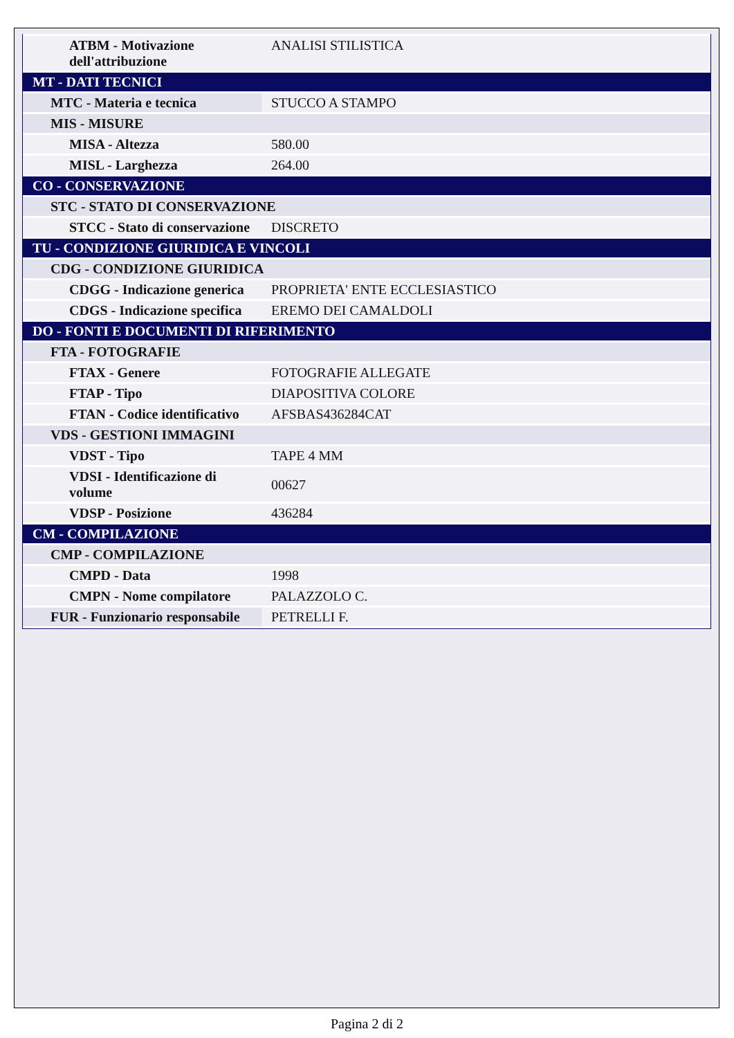| ATBM - Motivazione dell'attribuzione | ANALISI STILISTICA |
| MT - DATI TECNICI | |
| MTC - Materia e tecnica | STUCCO A STAMPO |
| MIS - MISURE | |
| MISA - Altezza | 580.00 |
| MISL - Larghezza | 264.00 |
| CO - CONSERVAZIONE | |
| STC - STATO DI CONSERVAZIONE | |
| STCC - Stato di conservazione | DISCRETO |
| TU - CONDIZIONE GIURIDICA E VINCOLI | |
| CDG - CONDIZIONE GIURIDICA | |
| CDGG - Indicazione generica | PROPRIETA' ENTE ECCLESIASTICO |
| CDGS - Indicazione specifica | EREMO DEI CAMALDOLI |
| DO - FONTI E DOCUMENTI DI RIFERIMENTO | |
| FTA - FOTOGRAFIE | |
| FTAX - Genere | FOTOGRAFIE ALLEGATE |
| FTAP - Tipo | DIAPOSITIVA COLORE |
| FTAN - Codice identificativo | AFSBAS436284CAT |
| VDS - GESTIONI IMMAGINI | |
| VDST - Tipo | TAPE 4 MM |
| VDSI - Identificazione di volume | 00627 |
| VDSP - Posizione | 436284 |
| CM - COMPILAZIONE | |
| CMP - COMPILAZIONE | |
| CMPD - Data | 1998 |
| CMPN - Nome compilatore | PALAZZOLO C. |
| FUR - Funzionario responsabile | PETRELLI F. |
Pagina 2 di 2